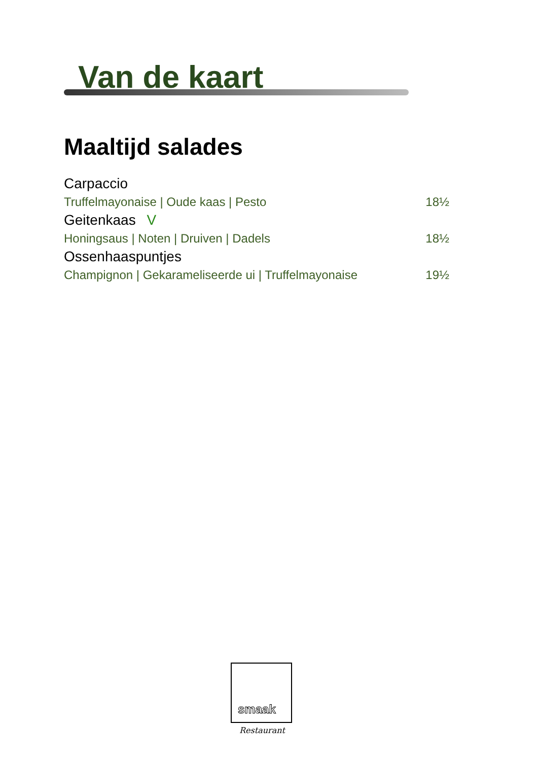Van de kaart
Maaltijd salades
Carpaccio
Truffelmayonaise | Oude kaas | Pesto 18½
Geitenkaas V
Honingsaus | Noten | Druiven | Dadels 18½
Ossenhaaspuntjes
Champignon | Gekarameliseerde ui | Truffelmayonaise 19½
smaak
Restaurant